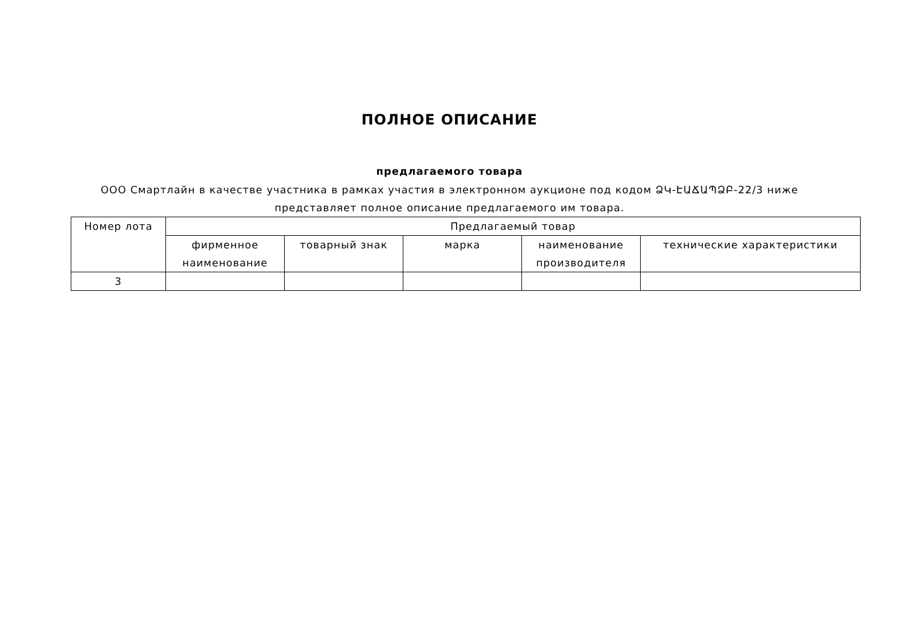ПОЛНОЕ ОПИСАНИЕ
предлагаемого товара
ООО Смартлайн в качестве участника в рамках участия в электронном аукционе под кодом ՁԿ-ԷԱՃԱՊՁԲ-22/3 ниже представляет полное описание предлагаемого им товара.
| Номер лота | Предлагаемый товар | | | | |
| --- | --- | --- | --- | --- | --- |
| | фирменное наименование | товарный знак | марка | наименование производителя | технические характеристики |
| 3 | | | | | |